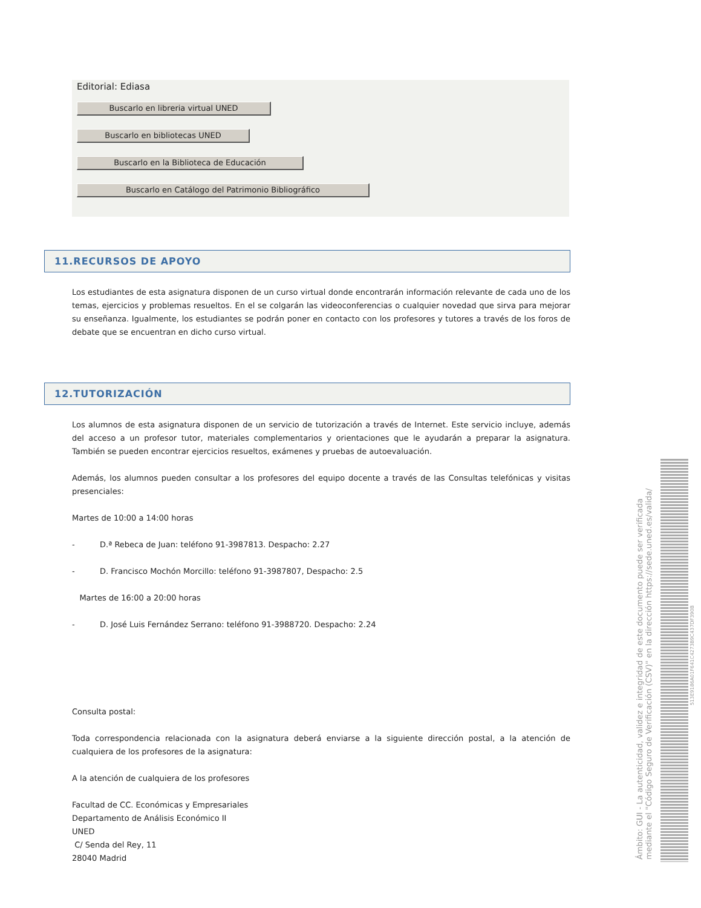Editorial: Ediasa
Buscarlo en libreria virtual UNED
Buscarlo en bibliotecas UNED
Buscarlo en la Biblioteca de Educación
Buscarlo en Catálogo del Patrimonio Bibliográfico
11.RECURSOS DE APOYO
Los estudiantes de esta asignatura disponen de un curso virtual donde encontrarán información relevante de cada uno de los temas, ejercicios y problemas resueltos. En el se colgarán las videoconferencias o cualquier novedad que sirva para mejorar su enseñanza. Igualmente, los estudiantes se podrán poner en contacto con los profesores y tutores a través de los foros de debate que se encuentran en dicho curso virtual.
12.TUTORIZACIÓN
Los alumnos de esta asignatura disponen de un servicio de tutorización a través de Internet. Este servicio incluye, además del acceso a un profesor tutor, materiales complementarios y orientaciones que le ayudarán a preparar la asignatura. También se pueden encontrar ejercicios resueltos, exámenes y pruebas de autoevaluación.
Además, los alumnos pueden consultar a los profesores del equipo docente a través de las Consultas telefónicas y visitas presenciales:
Martes de 10:00 a 14:00 horas
- D.ª Rebeca de Juan: teléfono 91-3987813. Despacho: 2.27
- D. Francisco Mochón Morcillo: teléfono 91-3987807, Despacho: 2.5
Martes de 16:00 a 20:00 horas
- D. José Luis Fernández Serrano: teléfono 91-3988720. Despacho: 2.24
Consulta postal:
Toda correspondencia relacionada con la asignatura deberá enviarse a la siguiente dirección postal, a la atención de cualquiera de los profesores de la asignatura:
A la atención de cualquiera de los profesores
Facultad de CC. Económicas y Empresariales
Departamento de Análisis Económico II
UNED
C/ Senda del Rey, 11
28040 Madrid
Ámbito: GUI - La autenticidad, validez e integridad de este documento puede ser verificada mediante el "Código Seguro de Verificación (CSV)" en la dirección https://sede.uned.es/valida/
513E9186A01F641C4273B9C437DF390B